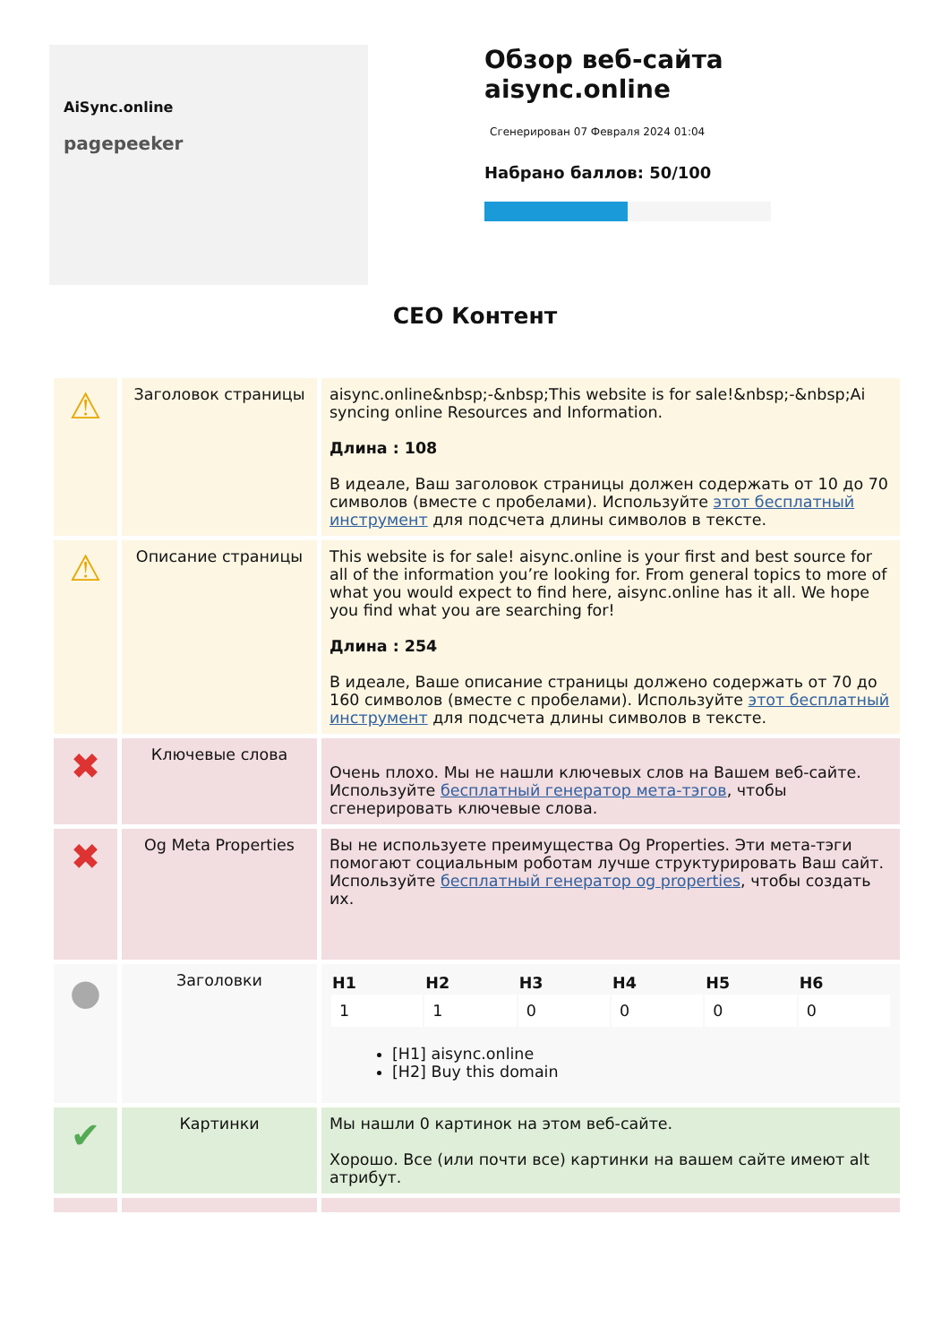AiSync.online
pagepeeker
Обзор веб-сайта aisync.online
Сгенерирован 07 Февраля 2024 01:04
Набрано баллов: 50/100
CEO Контент
| ⚠ | Заголовок страницы | aisync.online&nbsp;-&nbsp;This website is for sale!&nbsp;-&nbsp;Ai syncing online Resources and Information. Длина : 108 В идеале, Ваш заголовок страницы должен содержать от 10 до 70 символов (вместе с пробелами). Используйте этот бесплатный инструмент для подсчета длины символов в тексте. |
| ⚠ | Описание страницы | This website is for sale! aisync.online is your first and best source for all of the information you’re looking for. From general topics to more of what you would expect to find here, aisync.online has it all. We hope you find what you are searching for! Длина : 254 В идеале, Ваше описание страницы должено содержать от 70 до 160 символов (вместе с пробелами). Используйте этот бесплатный инструмент для подсчета длины символов в тексте. |
| ✖ | Ключевые слова | Очень плохо. Мы не нашли ключевых слов на Вашем веб-сайте. Используйте бесплатный генератор мета-тэгов , чтобы сгенерировать ключевые слова. |
| ✖ | Og Meta Properties | Вы не используете преимущества Og Properties. Эти мета-тэги помогают социальным роботам лучше структурировать Ваш сайт. Используйте бесплатный генератор og properties , чтобы создать их. |
| ● | Заголовки | / H1 / H2 / H3 / H4 / H5 / H6 / / --- / --- / --- / --- / --- / --- / / 1 / 1 / 0 / 0 / 0 / 0 / [H1] aisync.online [H2] Buy this domain |
| ✔ | Картинки | Мы нашли 0 картинок на этом веб-сайте. Хорошо. Все (или почти все) картинки на вашем сайте имеют alt атрибут. |